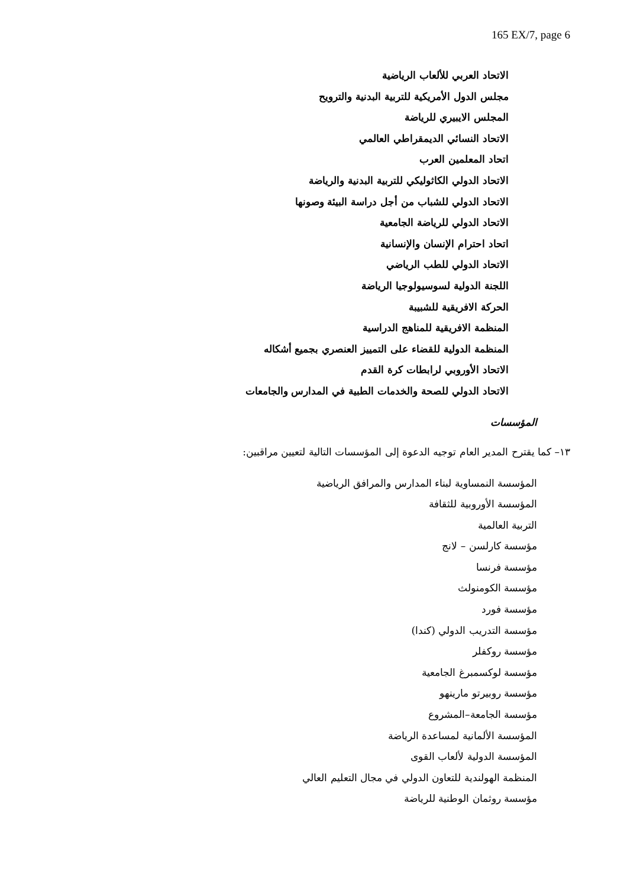165 EX/7, page 6
الاتحاد العربي للألعاب الرياضية
مجلس الدول الأمريكية للتربية البدنية والترويح
المجلس الايبيري للرياضة
الاتحاد النسائي الديمقراطي العالمي
اتحاد المعلمين العرب
الاتحاد الدولي الكاثوليكي للتربية البدنية والرياضة
الاتحاد الدولي للشباب من أجل دراسة البيئة وصونها
الاتحاد الدولي للرياضة الجامعية
اتحاد احترام الإنسان والإنسانية
الاتحاد الدولي للطب الرياضي
اللجنة الدولية لسوسيولوجيا الرياضة
الحركة الافريقية للشبيبة
المنظمة الافريقية للمناهج الدراسية
المنظمة الدولية للقضاء على التمييز العنصري بجميع أشكاله
الاتحاد الأوروبي لرابطات كرة القدم
الاتحاد الدولي للصحة والخدمات الطبية في المدارس والجامعات
المؤسسات
١٣– كما يقترح المدير العام توجيه الدعوة إلى المؤسسات التالية لتعيين مراقبين:
المؤسسة النمساوية لبناء المدارس والمرافق الرياضية
المؤسسة الأوروبية للثقافة
التربية العالمية
مؤسسة كارلسن – لانج
مؤسسة فرنسا
مؤسسة الكومنولث
مؤسسة فورد
مؤسسة التدريب الدولي (كندا)
مؤسسة روكفلر
مؤسسة لوكسمبرغ الجامعية
مؤسسة روبيرتو مارينهو
مؤسسة الجامعة–المشروع
المؤسسة الألمانية لمساعدة الرياضة
المؤسسة الدولية لألعاب القوى
المنظمة الهولندية للتعاون الدولي في مجال التعليم العالي
مؤسسة روثمان الوطنية للرياضة